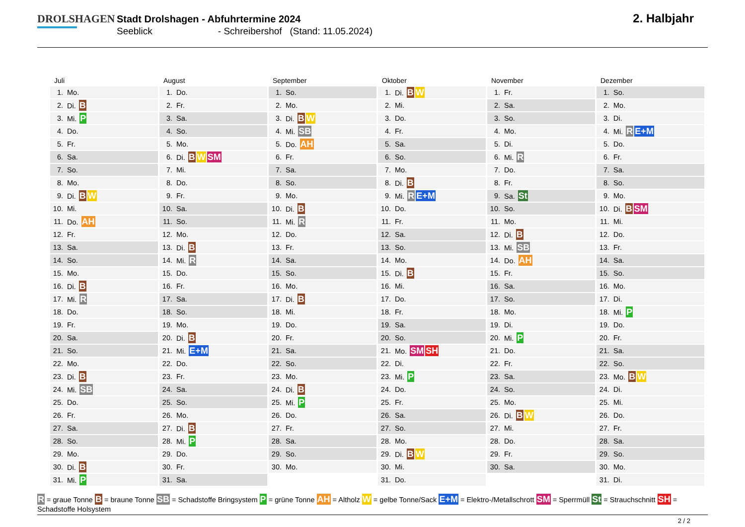DROLSHAGEN
Stadt Drolshagen - Abfuhrtermine 2024
Seeblick - Schreibershof (Stand: 11.05.2024)
2. Halbjahr
Juli
| 1. | Mo. |
| 2. | Di. B |
| 3. | Mi. P |
| 4. | Do. |
| 5. | Fr. |
| 6. | Sa. |
| 7. | So. |
| 8. | Mo. |
| 9. | Di. B W |
| 10. | Mi. |
| 11. | Do. AH |
| 12. | Fr. |
| 13. | Sa. |
| 14. | So. |
| 15. | Mo. |
| 16. | Di. B |
| 17. | Mi. R |
| 18. | Do. |
| 19. | Fr. |
| 20. | Sa. |
| 21. | So. |
| 22. | Mo. |
| 23. | Di. B |
| 24. | Mi. SB |
| 25. | Do. |
| 26. | Fr. |
| 27. | Sa. |
| 28. | So. |
| 29. | Mo. |
| 30. | Di. B |
| 31. | Mi. P |
August
| 1. | Do. |
| 2. | Fr. |
| 3. | Sa. |
| 4. | So. |
| 5. | Mo. |
| 6. | Di. B W SM |
| 7. | Mi. |
| 8. | Do. |
| 9. | Fr. |
| 10. | Sa. |
| 11. | So. |
| 12. | Mo. |
| 13. | Di. B |
| 14. | Mi. R |
| 15. | Do. |
| 16. | Fr. |
| 17. | Sa. |
| 18. | So. |
| 19. | Mo. |
| 20. | Di. B |
| 21. | Mi. E+M |
| 22. | Do. |
| 23. | Fr. |
| 24. | Sa. |
| 25. | So. |
| 26. | Mo. |
| 27. | Di. B |
| 28. | Mi. P |
| 29. | Do. |
| 30. | Fr. |
| 31. | Sa. |
September
| 1. | So. |
| 2. | Mo. |
| 3. | Di. B W |
| 4. | Mi. SB |
| 5. | Do. AH |
| 6. | Fr. |
| 7. | Sa. |
| 8. | So. |
| 9. | Mo. |
| 10. | Di. B |
| 11. | Mi. R |
| 12. | Do. |
| 13. | Fr. |
| 14. | Sa. |
| 15. | So. |
| 16. | Mo. |
| 17. | Di. B |
| 18. | Mi. |
| 19. | Do. |
| 20. | Fr. |
| 21. | Sa. |
| 22. | So. |
| 23. | Mo. |
| 24. | Di. B |
| 25. | Mi. P |
| 26. | Do. |
| 27. | Fr. |
| 28. | Sa. |
| 29. | So. |
| 30. | Mo. |
Oktober
| 1. | Di. B W |
| 2. | Mi. |
| 3. | Do. |
| 4. | Fr. |
| 5. | Sa. |
| 6. | So. |
| 7. | Mo. |
| 8. | Di. B |
| 9. | Mi. R E+M |
| 10. | Do. |
| 11. | Fr. |
| 12. | Sa. |
| 13. | So. |
| 14. | Mo. |
| 15. | Di. B |
| 16. | Mi. |
| 17. | Do. |
| 18. | Fr. |
| 19. | Sa. |
| 20. | So. |
| 21. | Mo. SM SH |
| 22. | Di. |
| 23. | Mi. P |
| 24. | Do. |
| 25. | Fr. |
| 26. | Sa. |
| 27. | So. |
| 28. | Mo. |
| 29. | Di. B W |
| 30. | Mi. |
| 31. | Do. |
November
| 1. | Fr. |
| 2. | Sa. |
| 3. | So. |
| 4. | Mo. |
| 5. | Di. |
| 6. | Mi. R |
| 7. | Do. |
| 8. | Fr. |
| 9. | Sa. St |
| 10. | So. |
| 11. | Mo. |
| 12. | Di. B |
| 13. | Mi. SB |
| 14. | Do. AH |
| 15. | Fr. |
| 16. | Sa. |
| 17. | So. |
| 18. | Mo. |
| 19. | Di. |
| 20. | Mi. P |
| 21. | Do. |
| 22. | Fr. |
| 23. | Sa. |
| 24. | So. |
| 25. | Mo. |
| 26. | Di. B W |
| 27. | Mi. |
| 28. | Do. |
| 29. | Fr. |
| 30. | Sa. |
Dezember
| 1. | So. |
| 2. | Mo. |
| 3. | Di. |
| 4. | Mi. R E+M |
| 5. | Do. |
| 6. | Fr. |
| 7. | Sa. |
| 8. | So. |
| 9. | Mo. |
| 10. | Di. B SM |
| 11. | Mi. |
| 12. | Do. |
| 13. | Fr. |
| 14. | Sa. |
| 15. | So. |
| 16. | Mo. |
| 17. | Di. |
| 18. | Mi. P |
| 19. | Do. |
| 20. | Fr. |
| 21. | Sa. |
| 22. | So. |
| 23. | Mo. B W |
| 24. | Di. |
| 25. | Mi. |
| 26. | Do. |
| 27. | Fr. |
| 28. | Sa. |
| 29. | So. |
| 30. | Mo. |
| 31. | Di. |
R = graue Tonne B = braune Tonne SB = Schadstoffe Bringsystem P = grüne Tonne AH = Altholz W = gelbe Tonne/Sack E+M = Elektro-/Metallschrott SM = Sperrmüll St = Strauchschnitt SH = Schadstoffe Holsystem
2 / 2